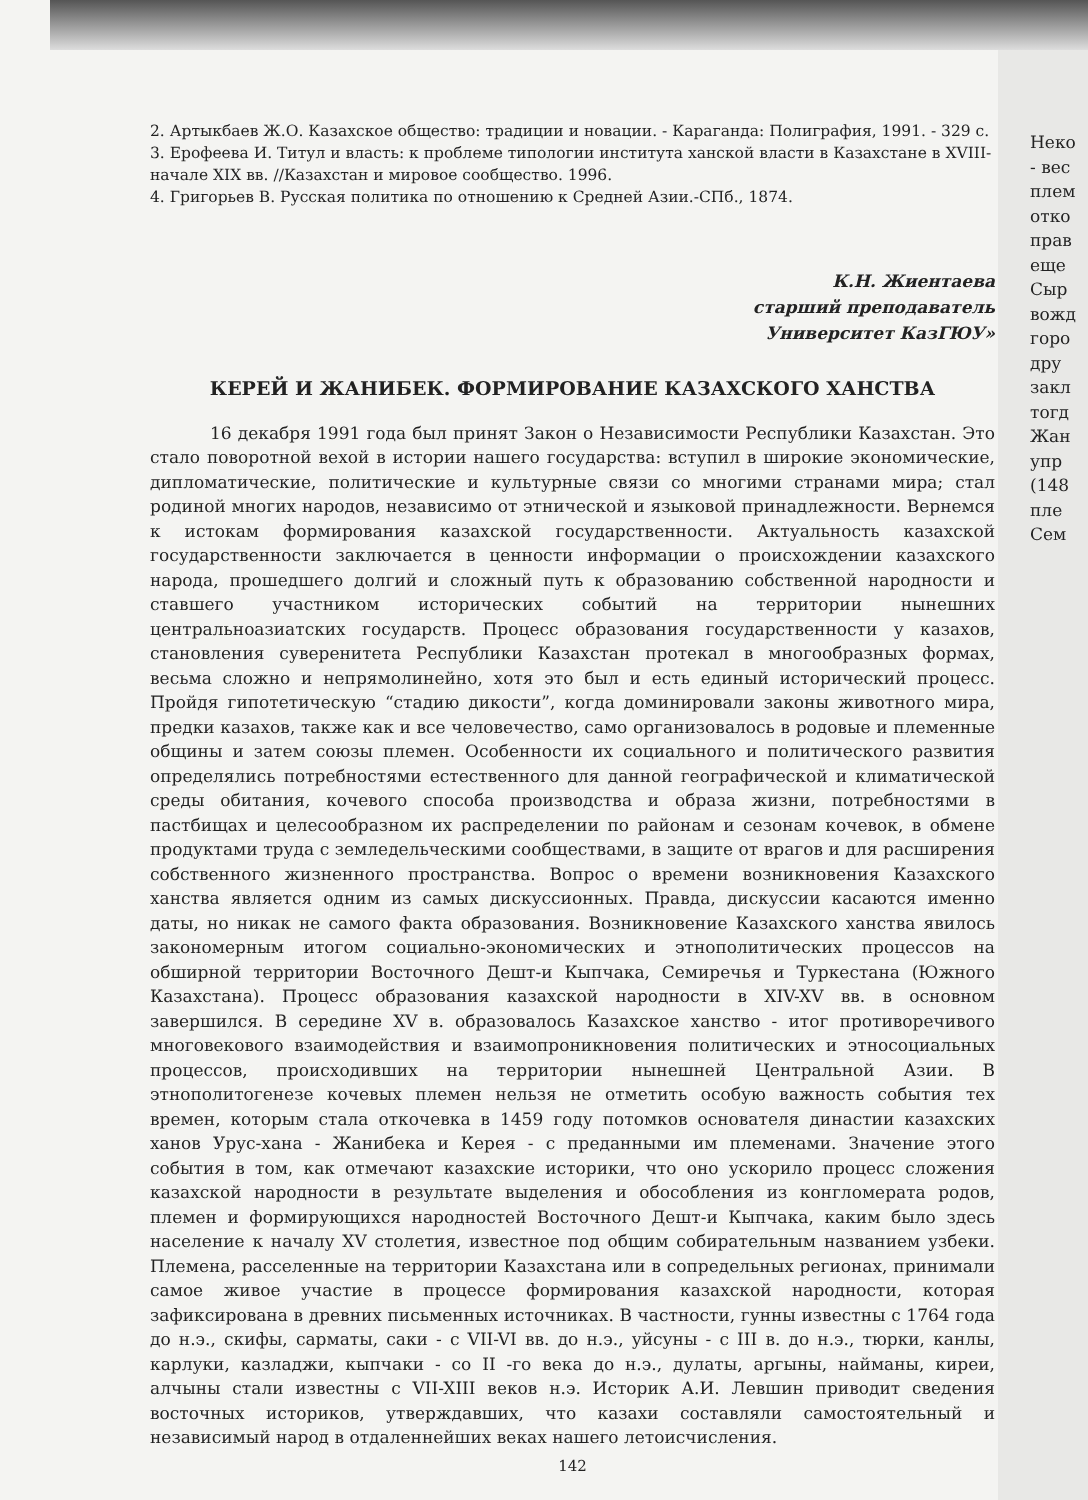2. Артыкбаев Ж.О. Казахское общество: традиции и новации. - Караганда: Полиграфия, 1991. - 329 с.
3. Ерофеева И. Титул и власть: к проблеме типологии института ханской власти в Казахстане в XVIII- начале XIX вв. //Казахстан и мировое сообщество. 1996.
4. Григорьев В. Русская политика по отношению к Средней Азии.-СПб., 1874.
К.Н. Жиентаева
старший преподаватель
Университет КазГЮУ»
КЕРЕЙ И ЖАНИБЕК. ФОРМИРОВАНИЕ КАЗАХСКОГО ХАНСТВА
16 декабря 1991 года был принят Закон о Независимости Республики Казахстан. Это стало поворотной вехой в истории нашего государства: вступил в широкие экономические, дипломатические, политические и культурные связи со многими странами мира; стал родиной многих народов, независимо от этнической и языковой принадлежности. Вернемся к истокам формирования казахской государственности. Актуальность казахской государственности заключается в ценности информации о происхождении казахского народа, прошедшего долгий и сложный путь к образованию собственной народности и ставшего участником исторических событий на территории нынешних центральноазиатских государств. Процесс образования государственности у казахов, становления суверенитета Республики Казахстан протекал в многообразных формах, весьма сложно и непрямолинейно, хотя это был и есть единый исторический процесс. Пройдя гипотетическую “стадию дикости”, когда доминировали законы животного мира, предки казахов, также как и все человечество, само организовалось в родовые и племенные общины и затем союзы племен. Особенности их социального и политического развития определялись потребностями естественного для данной географической и климатической среды обитания, кочевого способа производства и образа жизни, потребностями в пастбищах и целесообразном их распределении по районам и сезонам кочевок, в обмене продуктами труда с земледельческими сообществами, в защите от врагов и для расширения собственного жизненного пространства. Вопрос о времени возникновения Казахского ханства является одним из самых дискуссионных. Правда, дискуссии касаются именно даты, но никак не самого факта образования. Возникновение Казахского ханства явилось закономерным итогом социально-экономических и этнополитических процессов на обширной территории Восточного Дешт-и Кыпчака, Семиречья и Туркестана (Южного Казахстана). Процесс образования казахской народности в XIV-XV вв. в основном завершился. В середине XV в. образовалось Казахское ханство - итог противоречивого многовекового взаимодействия и взаимопроникновения политических и этносоциальных процессов, происходивших на территории нынешней Центральной Азии. В этнополитогенезе кочевых племен нельзя не отметить особую важность события тех времен, которым стала откочевка в 1459 году потомков основателя династии казахских ханов Урус-хана - Жанибека и Керея - с преданными им племенами. Значение этого события в том, как отмечают казахские историки, что оно ускорило процесс сложения казахской народности в результате выделения и обособления из конгломерата родов, племен и формирующихся народностей Восточного Дешт-и Кыпчака, каким было здесь население к началу XV столетия, известное под общим собирательным названием узбеки. Племена, расселенные на территории Казахстана или в сопредельных регионах, принимали самое живое участие в процессе формирования казахской народности, которая зафиксирована в древних письменных источниках. В частности, гунны известны с 1764 года до н.э., скифы, сарматы, саки - с VII-VI вв. до н.э., уйсуны - с III в. до н.э., тюрки, канлы, карлуки, казладжи, кыпчаки - со II -го века до н.э., дулаты, аргыны, найманы, киреи, алчыны стали известны с VII-XIII веков н.э. Историк А.И. Левшин приводит сведения восточных историков, утверждавших, что казахи составляли самостоятельный и независимый народ в отдаленнейших веках нашего летоисчисления.
142
Неко
- вес
плем
отко
прав
еще
Сыр
вожд
горо
дру
закл
тогд
Жан
упр
(148
пле
Сем